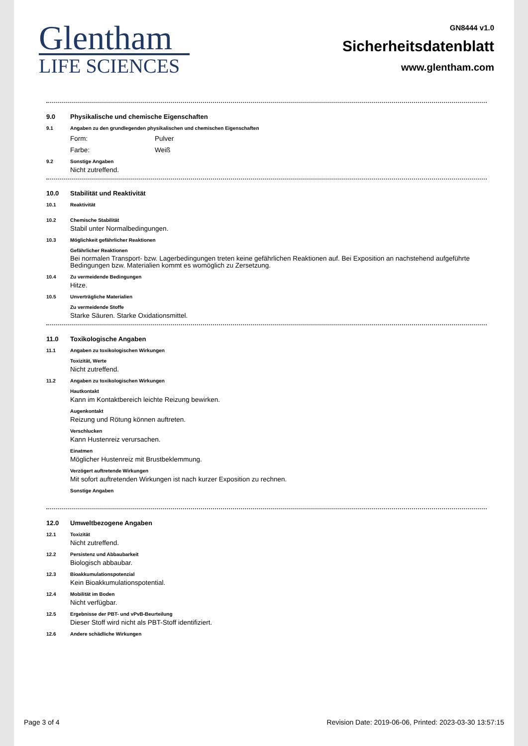Glentham
LIFE SCIENCES
GN8444 v1.0
Sicherheitsdatenblatt
www.glentham.com
9.0 Physikalische und chemische Eigenschaften
9.1 Angaben zu den grundlegenden physikalischen und chemischen Eigenschaften
Form: Pulver
Farbe: Weiß
9.2 Sonstige Angaben
Nicht zutreffend.
10.0 Stabilität und Reaktivität
10.1 Reaktivität
10.2 Chemische Stabilität
Stabil unter Normalbedingungen.
10.3 Möglichkeit gefährlicher Reaktionen
Gefährlicher Reaktionen
Bei normalen Transport- bzw. Lagerbedingungen treten keine gefährlichen Reaktionen auf. Bei Exposition an nachstehend aufgeführte Bedingungen bzw. Materialien kommt es womöglich zu Zersetzung.
10.4 Zu vermeidende Bedingungen
Hitze.
10.5 Unverträgliche Materialien
Zu vermeidende Stoffe
Starke Säuren. Starke Oxidationsmittel.
11.0 Toxikologische Angaben
11.1 Angaben zu toxikologischen Wirkungen
Toxizität, Werte
Nicht zutreffend.
11.2 Angaben zu toxikologischen Wirkungen
Hautkontakt
Kann im Kontaktbereich leichte Reizung bewirken.
Augenkontakt
Reizung und Rötung können auftreten.
Verschlucken
Kann Hustenreiz verursachen.
Einatmen
Möglicher Hustenreiz mit Brustbeklemmung.
Verzögert auftretende Wirkungen
Mit sofort auftretenden Wirkungen ist nach kurzer Exposition zu rechnen.
Sonstige Angaben
12.0 Umweltbezogene Angaben
12.1 Toxizität
Nicht zutreffend.
12.2 Persistenz und Abbaubarkeit
Biologisch abbaubar.
12.3 Bioakkumulationspotenzial
Kein Bioakkumulationspotential.
12.4 Mobilität im Boden
Nicht verfügbar.
12.5 Ergebnisse der PBT- und vPvB-Beurteilung
Dieser Stoff wird nicht als PBT-Stoff identifiziert.
12.6 Andere schädliche Wirkungen
Page 3 of 4 Revision Date: 2019-06-06, Printed: 2023-03-30 13:57:15